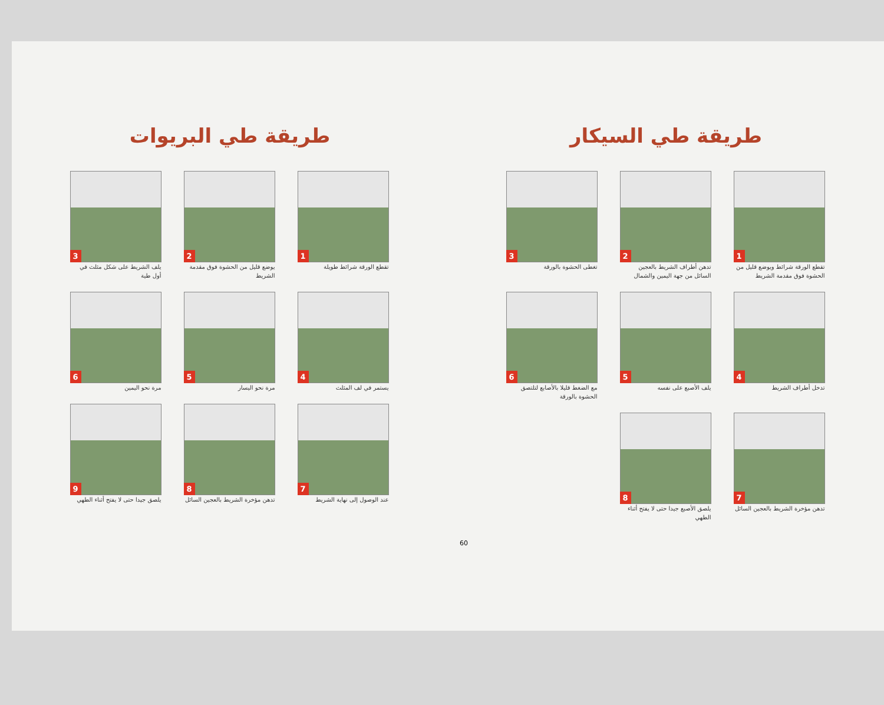طريقة طي السيكار
1
تقطع الورقة شرائط ويوضع قليل من الحشوة فوق مقدمة الشريط
2
تدهن أطراف الشريط بالعجين السائل من جهة اليمين والشمال
3
تغطى الحشوة بالورقة
4
تدخل أطراف الشريط
5
يلف الأصبع على نفسه
6
مع الضغط قليلا بالأصابع لتلتصق الحشوة بالورقة
7
تدهن مؤخرة الشريط بالعجين السائل
8
يلصق الأصبع جيدا حتى لا يفتح أثناء الطهي
60
طريقة طي البريوات
1
تقطع الورقة شرائط طويلة
2
يوضع قليل من الحشوة فوق مقدمة الشريط
3
يلف الشريط على شكل مثلث في أول طية
4
يستمر في لف المثلث
5
مرة نحو اليسار
6
مرة نحو اليمين
7
عند الوصول إلى نهاية الشريط
8
تدهن مؤخرة الشريط بالعجين السائل
9
يلصق جيدا حتى لا يفتح أثناء الطهي